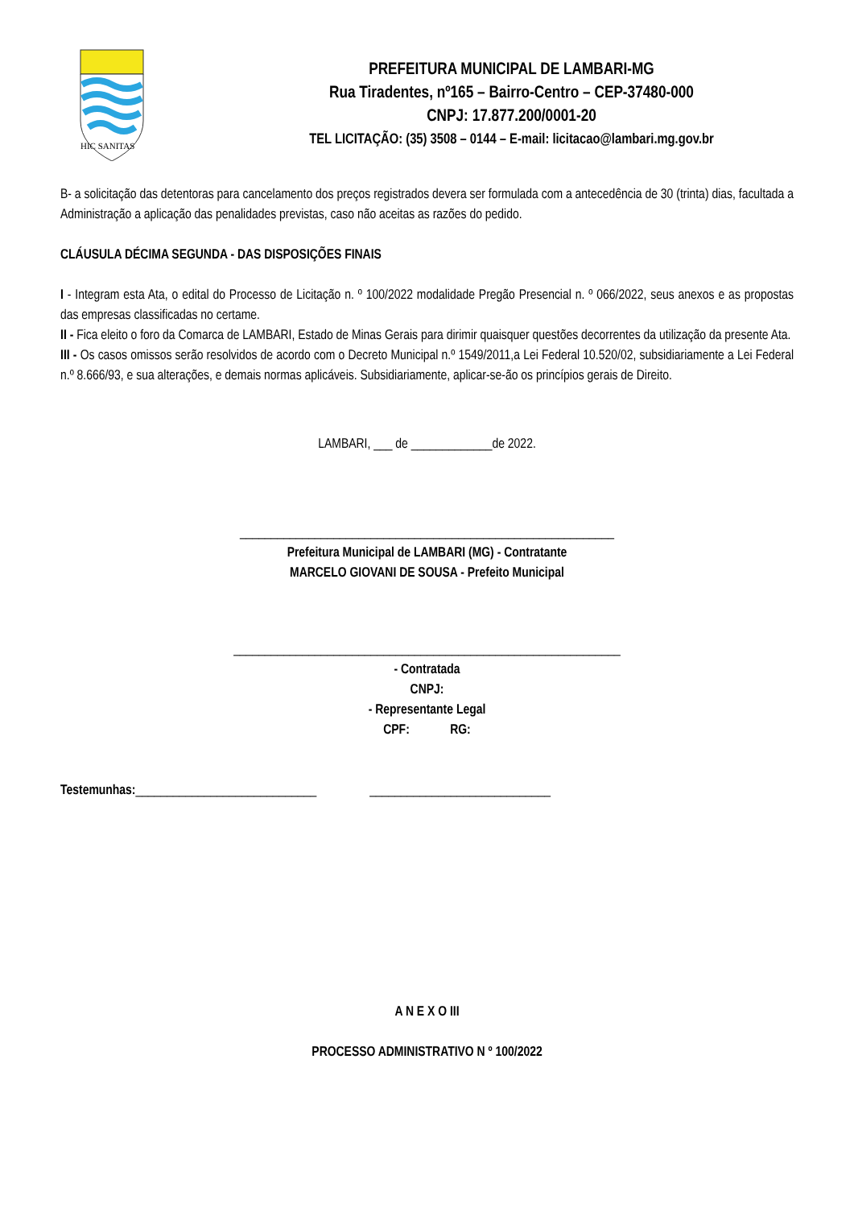HIC SANITAS
PREFEITURA MUNICIPAL DE LAMBARI-MG
Rua Tiradentes, nº165 – Bairro-Centro – CEP-37480-000
CNPJ: 17.877.200/0001-20
TEL LICITAÇÃO: (35) 3508 – 0144 – E-mail: licitacao@lambari.mg.gov.br
B- a solicitação das detentoras para cancelamento dos preços registrados devera ser formulada com a antecedência de 30 (trinta) dias, facultada a Administração a aplicação das penalidades previstas, caso não aceitas as razões do pedido.
CLÁUSULA DÉCIMA SEGUNDA - DAS DISPOSIÇÕES FINAIS
I - Integram esta Ata, o edital do Processo de Licitação n. º 100/2022 modalidade Pregão Presencial n. º 066/2022, seus anexos e as propostas das empresas classificadas no certame.
II - Fica eleito o foro da Comarca de LAMBARI, Estado de Minas Gerais para dirimir quaisquer questões decorrentes da utilização da presente Ata.
III - Os casos omissos serão resolvidos de acordo com o Decreto Municipal n.º 1549/2011,a Lei Federal 10.520/02, subsidiariamente a Lei Federal n.º 8.666/93, e sua alterações, e demais normas aplicáveis. Subsidiariamente, aplicar-se-ão os princípios gerais de Direito.
LAMBARI, ___ de _____________de 2022.
____________________________________________________________
Prefeitura Municipal de LAMBARI (MG) - Contratante
MARCELO GIOVANI DE SOUSA - Prefeito Municipal
______________________________________________________________
- Contratada
CNPJ:
- Representante Legal
CPF: RG:
Testemunhas:_____________________________ _____________________________
A N E X O III
PROCESSO ADMINISTRATIVO N º 100/2022